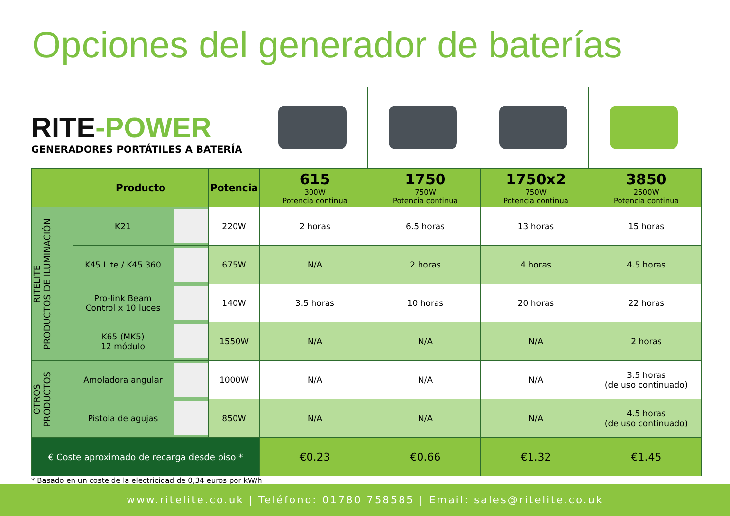Opciones del generador de baterías
RITE-POWER
GENERADORES PORTÁTILES A BATERÍA
| | Producto | | Potencia | 615 300W Potencia continua | 1750 750W Potencia continua | 1750x2 750W Potencia continua | 3850 2500W Potencia continua |
| --- | --- | --- | --- | --- | --- | --- | --- |
| RITELITE PRODUCTOS DE ILUMINACIÓN | K21 | | 220W | 2 horas | 6.5 horas | 13 horas | 15 horas |
| | K45 Lite / K45 360 | | 675W | N/A | 2 horas | 4 horas | 4.5 horas |
| | Pro-link Beam Control x 10 luces | | 140W | 3.5 horas | 10 horas | 20 horas | 22 horas |
| | K65 (MK5) 12 módulo | | 1550W | N/A | N/A | N/A | 2 horas |
| OTROS PRODUCTOS | Amoladora angular | | 1000W | N/A | N/A | N/A | 3.5 horas (de uso continuado) |
| | Pistola de agujas | | 850W | N/A | N/A | N/A | 4.5 horas (de uso continuado) |
| € Coste aproximado de recarga desde piso * | | | | €0.23 | €0.66 | €1.32 | €1.45 |
* Basado en un coste de la electricidad de 0,34 euros por kW/h
www.ritelite.co.uk | Teléfono: 01780 758585 | Email: sales@ritelite.co.uk